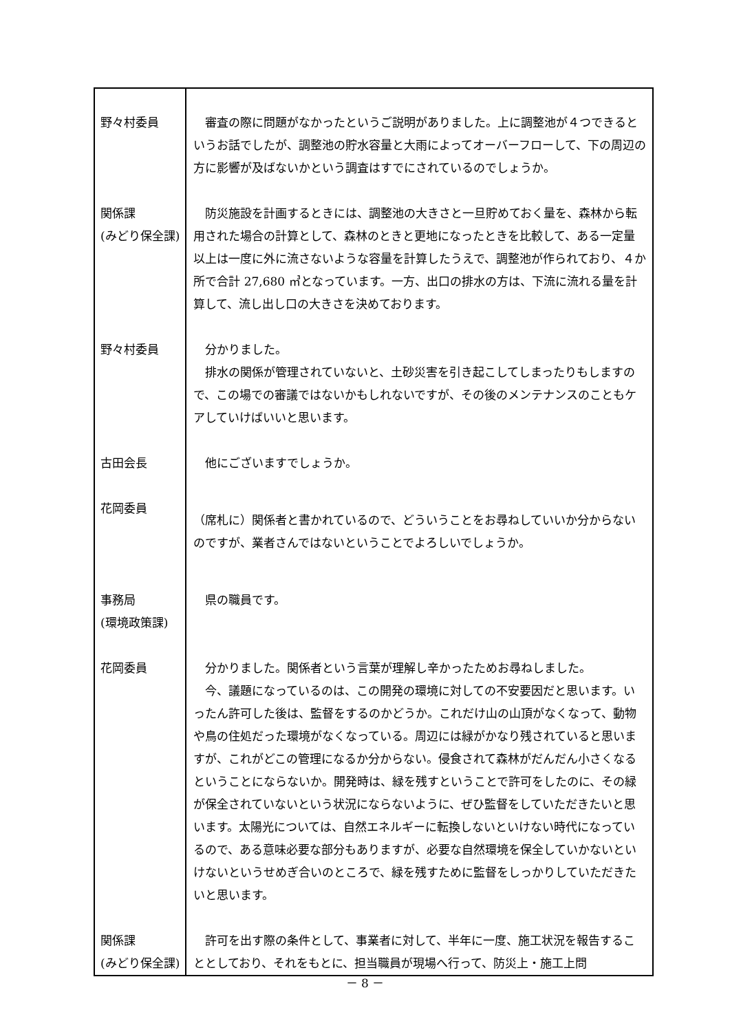| 野々村委員 | 審査の際に問題がなかったというご説明がありました。上に調整池が４つできるというお話でしたが、調整池の貯水容量と大雨によってオーバーフローして、下の周辺の方に影響が及ばないかという調査はすでにされているのでしょうか。 |
| 関係課 (みどり保全課) | 防災施設を計画するときには、調整池の大きさと一旦貯めておく量を、森林から転用された場合の計算として、森林のときと更地になったときを比較して、ある一定量以上は一度に外に流さないような容量を計算したうえで、調整池が作られており、４か所で合計 27,680 ㎥となっています。一方、出口の排水の方は、下流に流れる量を計算して、流し出し口の大きさを決めております。 |
| 野々村委員 | 分かりました。 排水の関係が管理されていないと、土砂災害を引き起こしてしまったりもしますので、この場での審議ではないかもしれないですが、その後のメンテナンスのこともケアしていけばいいと思います。 |
| 古田会長 | 他にございますでしょうか。 |
| 花岡委員 | （席札に）関係者と書かれているので、どういうことをお尋ねしていいか分からないのですが、業者さんではないということでよろしいでしょうか。 |
| 事務局 (環境政策課) | 県の職員です。 |
| 花岡委員 | 分かりました。関係者という言葉が理解し辛かったためお尋ねしました。 今、議題になっているのは、この開発の環境に対しての不安要因だと思います。いったん許可した後は、監督をするのかどうか。これだけ山の山頂がなくなって、動物や鳥の住処だった環境がなくなっている。周辺には緑がかなり残されていると思いますが、これがどこの管理になるか分からない。侵食されて森林がだんだん小さくなるということにならないか。開発時は、緑を残すということで許可をしたのに、その緑が保全されていないという状況にならないように、ぜひ監督をしていただきたいと思います。太陽光については、自然エネルギーに転換しないといけない時代になっているので、ある意味必要な部分もありますが、必要な自然環境を保全していかないといけないというせめぎ合いのところで、緑を残すために監督をしっかりしていただきたいと思います。 |
| 関係課 (みどり保全課) | 許可を出す際の条件として、事業者に対して、半年に一度、施工状況を報告することとしており、それをもとに、担当職員が現場へ行って、防災上・施工上問 |
－ 8 －